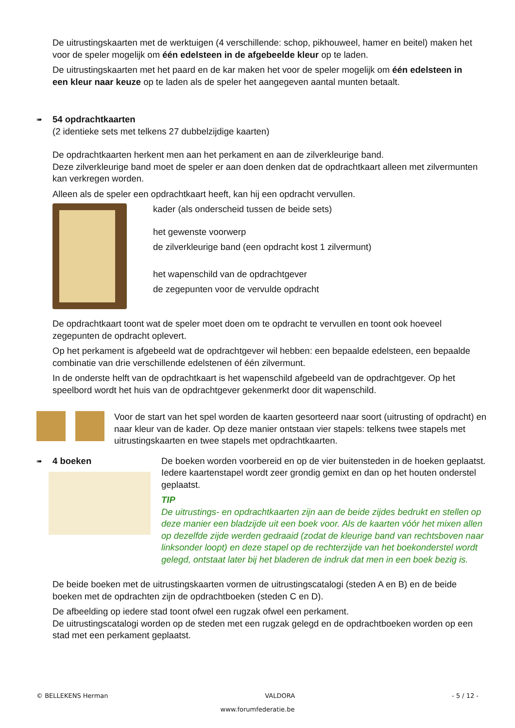De uitrustingskaarten met de werktuigen (4 verschillende: schop, pikhouweel, hamer en beitel) maken het voor de speler mogelijk om één edelsteen in de afgebeelde kleur op te laden.
De uitrustingskaarten met het paard en de kar maken het voor de speler mogelijk om één edelsteen in een kleur naar keuze op te laden als de speler het aangegeven aantal munten betaalt.
➠
54 opdrachtkaarten
(2 identieke sets met telkens 27 dubbelzijdige kaarten)
De opdrachtkaarten herkent men aan het perkament en aan de zilverkleurige band.
Deze zilverkleurige band moet de speler er aan doen denken dat de opdrachtkaart alleen met zilvermunten kan verkregen worden.
Alleen als de speler een opdrachtkaart heeft, kan hij een opdracht vervullen.
kader (als onderscheid tussen de beide sets)
het gewenste voorwerp
de zilverkleurige band (een opdracht kost 1 zilvermunt)
het wapenschild van de opdrachtgever
de zegepunten voor de vervulde opdracht
De opdrachtkaart toont wat de speler moet doen om te opdracht te vervullen en toont ook hoeveel zegepunten de opdracht oplevert.
Op het perkament is afgebeeld wat de opdrachtgever wil hebben: een bepaalde edelsteen, een bepaalde combinatie van drie verschillende edelstenen of één zilvermunt.
In de onderste helft van de opdrachtkaart is het wapenschild afgebeeld van de opdrachtgever. Op het speelbord wordt het huis van de opdrachtgever gekenmerkt door dit wapenschild.
Voor de start van het spel worden de kaarten gesorteerd naar soort (uitrusting of opdracht) en naar kleur van de kader. Op deze manier ontstaan vier stapels: telkens twee stapels met uitrustingskaarten en twee stapels met opdrachtkaarten.
➠ 4 boeken De boeken worden voorbereid en op de vier buitensteden in de hoeken geplaatst. Iedere kaartenstapel wordt zeer grondig gemixt en dan op het houten onderstel geplaatst.
TIP
De uitrustings- en opdrachtkaarten zijn aan de beide zijdes bedrukt en stellen op deze manier een bladzijde uit een boek voor. Als de kaarten vóór het mixen allen op dezelfde zijde werden gedraaid (zodat de kleurige band van rechtsboven naar linksonder loopt) en deze stapel op de rechterzijde van het boekonderstel wordt gelegd, ontstaat later bij het bladeren de indruk dat men in een boek bezig is.
De beide boeken met de uitrustingskaarten vormen de uitrustingscatalogi (steden A en B) en de beide boeken met de opdrachten zijn de opdrachtboeken (steden C en D).
De afbeelding op iedere stad toont ofwel een rugzak ofwel een perkament.
De uitrustingscatalogi worden op de steden met een rugzak gelegd en de opdrachtboeken worden op een stad met een perkament geplaatst.
© BELLEKENS Herman VALDORA - 5 / 12 -
www.forumfederatie.be